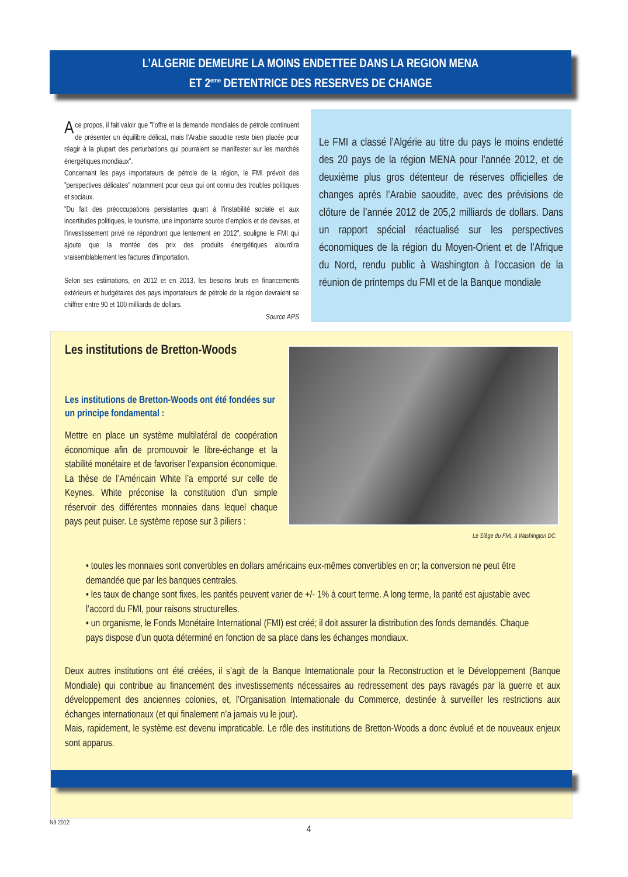L’ALGERIE DEMEURE LA MOINS ENDETTEE DANS LA REGION MENA
ET 2<sup>eme</sup> DETENTRICE DES RESERVES DE CHANGE
A ce propos, il fait valoir que ”l’offre et la demande mondiales de pétrole continuent de présenter un équilibre délicat, mais l’Arabie saoudite reste bien placée pour réagir à la plupart des perturbations qui pourraient se manifester sur les marchés énergétiques mondiaux”.
Concernant les pays importateurs de pétrole de la région, le FMI prévoit des ”perspectives délicates” notamment pour ceux qui ont connu des troubles politiques et sociaux.
”Du fait des préoccupations persistantes quant à l’instabilité sociale et aux incertitudes politiques, le tourisme, une importante source d’emplois et de devises, et l’investissement privé ne répondront que lentement en 2012”, souligne le FMI qui ajoute que la montée des prix des produits énergétiques alourdira vraisemblablement les factures d’importation.
Selon ses estimations, en 2012 et en 2013, les besoins bruts en financements extérieurs et budgétaires des pays importateurs de pétrole de la région devraient se chiffrer entre 90 et 100 milliards de dollars.
Source APS
Le FMI a classé l’Algérie au titre du pays le moins endetté des 20 pays de la région MENA pour l’année 2012, et de deuxième plus gros détenteur de réserves officielles de changes après l’Arabie saoudite, avec des prévisions de clôture de l’année 2012 de 205,2 milliards de dollars. Dans un rapport spécial réactualisé sur les perspectives économiques de la région du Moyen-Orient et de l’Afrique du Nord, rendu public à Washington à l’occasion de la réunion de printemps du FMI et de la Banque mondiale
Les institutions de Bretton-Woods
Les institutions de Bretton-Woods ont été fondées sur un principe fondamental :
Mettre en place un système multilatéral de coopération économique afin de promouvoir le libre-échange et la stabilité monétaire et de favoriser l’expansion économique. La thèse de l’Américain White l’a emporté sur celle de Keynes. White préconise la constitution d’un simple réservoir des différentes monnaies dans lequel chaque pays peut puiser. Le système repose sur 3 piliers :
Le Siège du FMI, à Washington DC.
• toutes les monnaies sont convertibles en dollars américains eux-mêmes convertibles en or; la conversion ne peut être demandée que par les banques centrales.
• les taux de change sont fixes, les parités peuvent varier de +/- 1% à court terme. A long terme, la parité est ajustable avec l’accord du FMI, pour raisons structurelles.
• un organisme, le Fonds Monétaire International (FMI) est créé; il doit assurer la distribution des fonds demandés. Chaque pays dispose d’un quota déterminé en fonction de sa place dans les échanges mondiaux.
Deux autres institutions ont été créées, il s’agit de la Banque Internationale pour la Reconstruction et le Développement (Banque Mondiale) qui contribue au financement des investissements nécessaires au redressement des pays ravagés par la guerre et aux développement des anciennes colonies, et, l’Organisation Internationale du Commerce, destinée à surveiller les restrictions aux échanges internationaux (et qui finalement n’a jamais vu le jour).
Mais, rapidement, le système est devenu impraticable. Le rôle des institutions de Bretton-Woods a donc évolué et de nouveaux enjeux sont apparus.
N9 2012
4